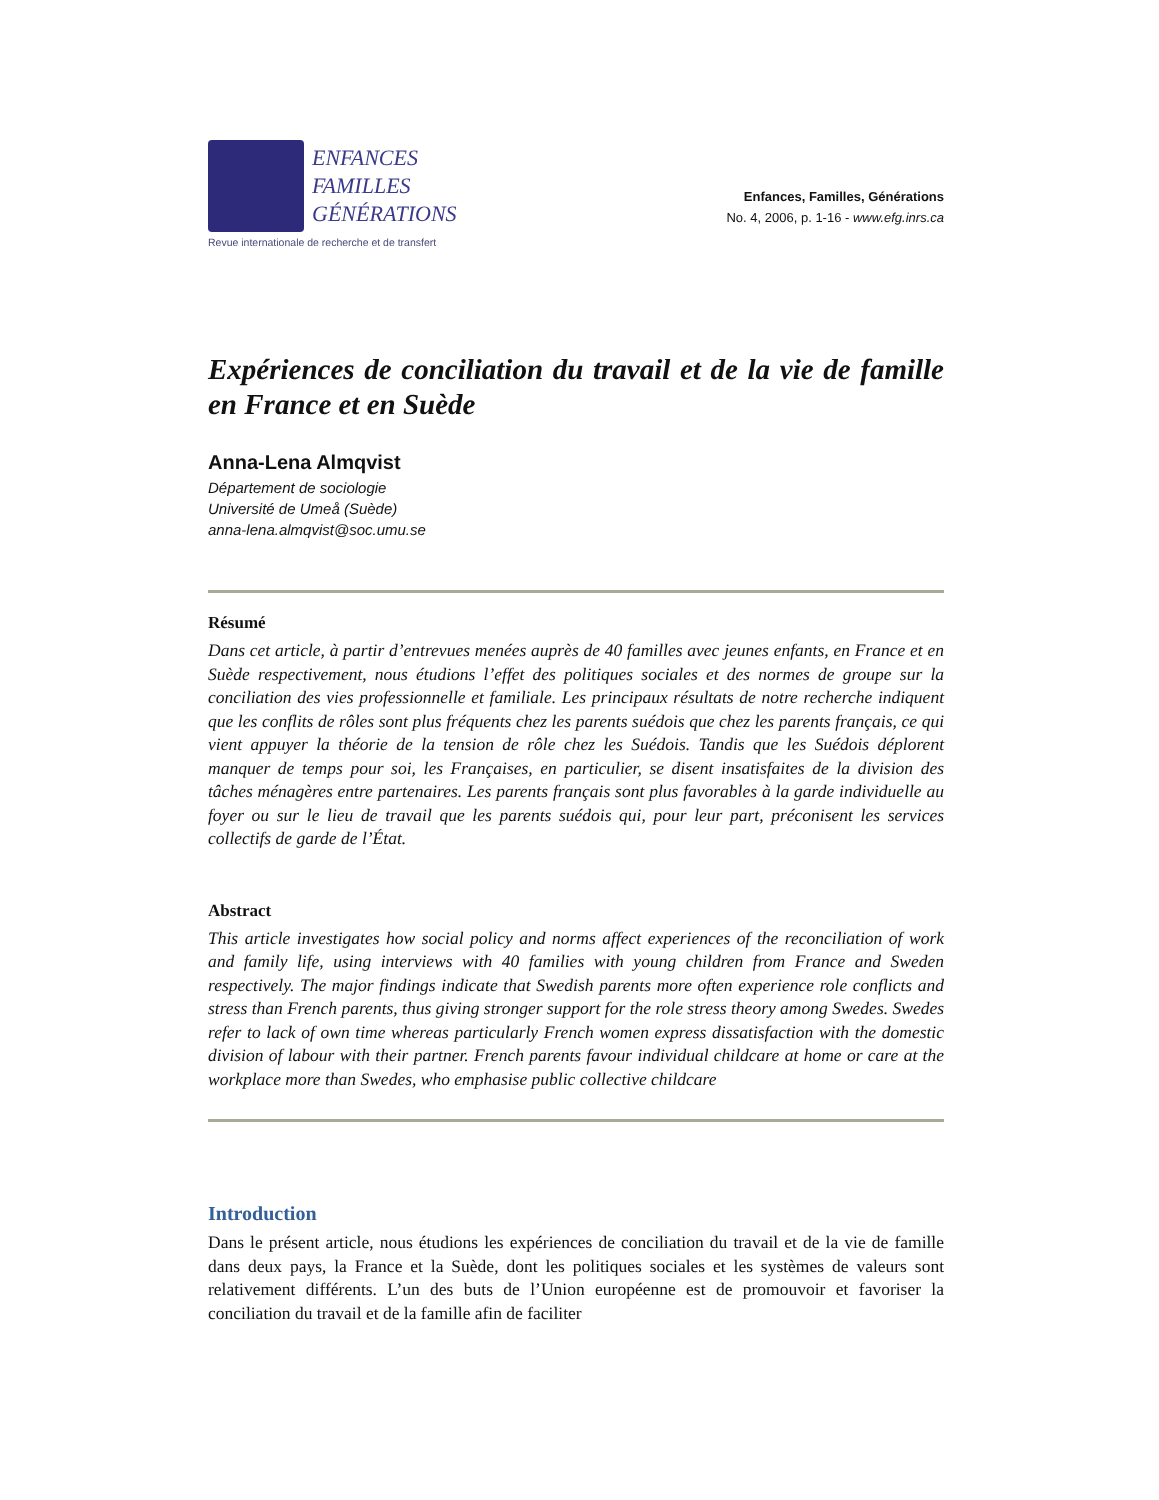ENFANCES
FAMILLES
GÉNÉRATIONS
Revue internationale de recherche et de transfert
Enfances, Familles, Générations
No. 4, 2006, p. 1-16 - www.efg.inrs.ca
Expériences de conciliation du travail et de la vie de famille en France et en Suède
Anna-Lena Almqvist
Département de sociologie
Université de Umeå (Suède)
anna-lena.almqvist@soc.umu.se
Résumé
Dans cet article, à partir d’entrevues menées auprès de 40 familles avec jeunes enfants, en France et en Suède respectivement, nous étudions l’effet des politiques sociales et des normes de groupe sur la conciliation des vies professionnelle et familiale. Les principaux résultats de notre recherche indiquent que les conflits de rôles sont plus fréquents chez les parents suédois que chez les parents français, ce qui vient appuyer la théorie de la tension de rôle chez les Suédois. Tandis que les Suédois déplorent manquer de temps pour soi, les Françaises, en particulier, se disent insatisfaites de la division des tâches ménagères entre partenaires. Les parents français sont plus favorables à la garde individuelle au foyer ou sur le lieu de travail que les parents suédois qui, pour leur part, préconisent les services collectifs de garde de l’État.
Abstract
This article investigates how social policy and norms affect experiences of the reconciliation of work and family life, using interviews with 40 families with young children from France and Sweden respectively. The major findings indicate that Swedish parents more often experience role conflicts and stress than French parents, thus giving stronger support for the role stress theory among Swedes. Swedes refer to lack of own time whereas particularly French women express dissatisfaction with the domestic division of labour with their partner. French parents favour individual childcare at home or care at the workplace more than Swedes, who emphasise public collective childcare
Introduction
Dans le présent article, nous étudions les expériences de conciliation du travail et de la vie de famille dans deux pays, la France et la Suède, dont les politiques sociales et les systèmes de valeurs sont relativement différents. L’un des buts de l’Union européenne est de promouvoir et favoriser la conciliation du travail et de la famille afin de faciliter